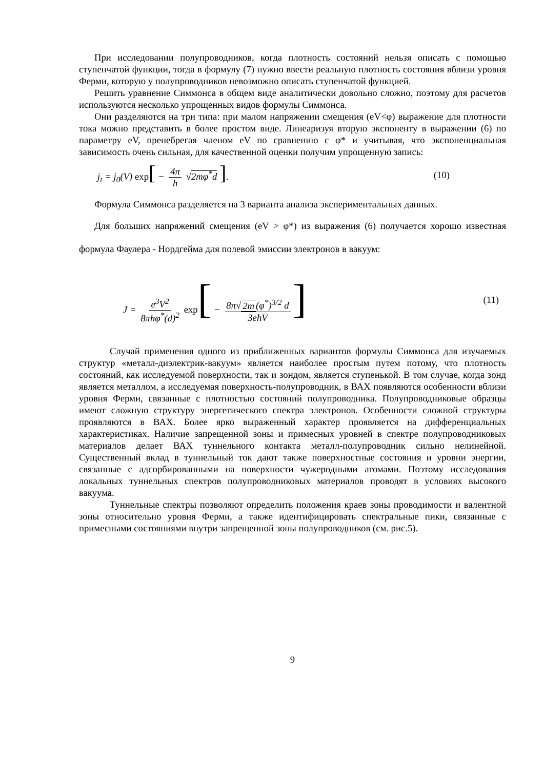При исследовании полупроводников, когда плотность состояний нельзя описать с помощью ступенчатой функции, тогда в формулу (7) нужно ввести реальную плотность состояния вблизи уровня Ферми, которую у полупроводников невозможно описать ступенчатой функцией.
Решить уравнение Симмонса в общем виде аналитически довольно сложно, поэтому для расчетов используются несколько упрощенных видов формулы Симмонса.
Они разделяются на три типа: при малом напряжении смещения (eV<φ) выражение для плотности тока можно представить в более простом виде. Линеаризуя вторую экспоненту в выражении (6) по параметру eV, пренебрегая членом eV по сравнению с φ* и учитывая, что экспоненциальная зависимость очень сильная, для качественной оценки получим упрощенную запись:
j<sub>t</sub> = j<sub>0</sub>(V) exp[ − 4π h √2mφ<sup>*</sup>d ].
(10)
Формула Симмонса разделяется на 3 варианта анализа экспериментальных данных.
Для больших напряжений смещения (eV > φ*) из выражения (6) получается хорошо известная формула Фаулера - Нордгейма для полевой эмиссии электронов в вакуум:
J = e<sup>3</sup>V<sup>2</sup> 8πhφ<sup>*</sup>(d)<sup>2</sup> exp[ − 8π√ 2m (φ<sup>*</sup>)<sup>3/2</sup> d 3ehV]
(11)
Случай применения одного из приближенных вариантов формулы Симмонса для изучаемых структур «металл-диэлектрик-вакуум» является наиболее простым путем потому, что плотность состояний, как исследуемой поверхности, так и зондом, является ступенькой. В том случае, когда зонд является металлом, а исследуемая поверхность-полупроводник, в ВАХ появляются особенности вблизи уровня Ферми, связанные с плотностью состояний полупроводника. Полупроводниковые образцы имеют сложную структуру энергетического спектра электронов. Особенности сложной структуры проявляются в ВАХ. Более ярко выраженный характер проявляется на дифференциальных характеристиках. Наличие запрещенной зоны и примесных уровней в спектре полупроводниковых материалов делает ВАХ туннельного контакта металл-полупроводник сильно нелинейной. Существенный вклад в туннельный ток дают также поверхностные состояния и уровни энергии, связанные с адсорбированными на поверхности чужеродными атомами. Поэтому исследования локальных туннельных спектров полупроводниковых материалов проводят в условиях высокого вакуума.
Туннельные спектры позволяют определить положения краев зоны проводимости и валентной зоны относительно уровня Ферми, а также идентифицировать спектральные пики, связанные с примесными состояниями внутри запрещенной зоны полупроводников (см. рис.5).
9